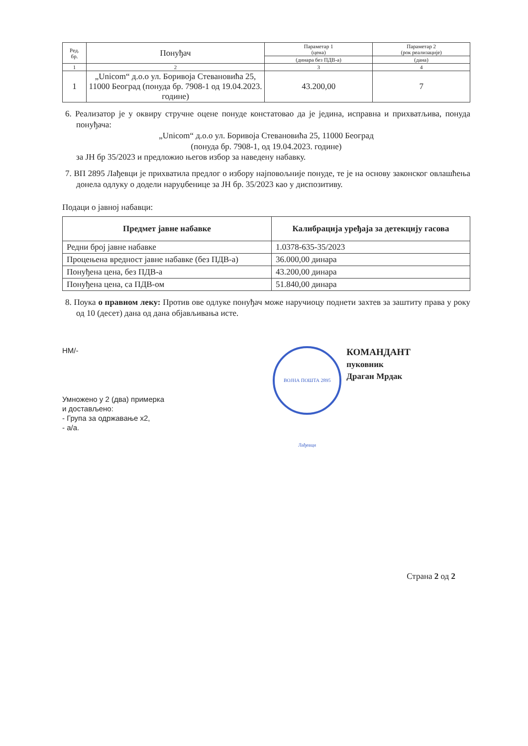| Ред. бр. | Понуђач | Параметар 1 (цена) | Параметар 2 (рок реализације) |
| | | (динара без ПДВ-а) | (дана) |
| 1 | 2 | 3 | 4 |
| 1 | „Unicom“ д.о.о ул. Боривоја Стевановића 25, 11000 Београд (понуда бр. 7908-1 од 19.04.2023. године) | 43.200,00 | 7 |
6. Реализатор је у оквиру стручне оцене понуде констатовао да је једина, исправна и прихватљива, понуда понуђача:
„Unicom“ д.о.о ул. Боривоја Стевановића 25, 11000 Београд
(понуда бр. 7908-1, од 19.04.2023. године)
за ЈН бр 35/2023 и предложио његов избор за наведену набавку.
7. ВП 2895 Лађевци је прихватила предлог о избору најповољније понуде, те је на основу законског овлашћења донела одлуку о додели наруџбенице за ЈН бр. 35/2023 као у диспозитиву.
Подаци о јавној набавци:
| Предмет јавне набавке | Калибрација уређаја за детекцију гасова |
| --- | --- |
| Редни број јавне набавке | 1.0378-635-35/2023 |
| Процењена вредност јавне набавке (без ПДВ-а) | 36.000,00 динара |
| Понуђена цена, без ПДВ-а | 43.200,00 динара |
| Понуђена цена, са ПДВ-ом | 51.840,00 динара |
8. Поука о правном леку: Против ове одлуке понуђач може наручиоцу поднети захтев за заштиту права у року од 10 (десет) дана од дана објављивања исте.
НМ/-
Умножено у 2 (два) примерка
и достављено:
- Група за одржавање x2,
- а/а.
ВОЈНА ПОШТА 2895 Лађевци КОМАНДАНТ
пуковник
Драган Мрдак
Страна 2 од 2